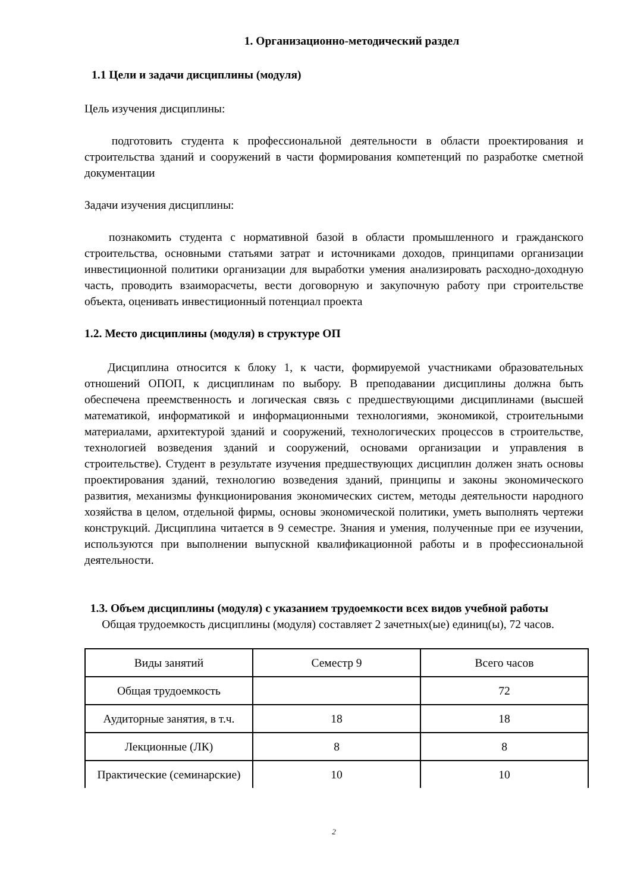1. Организационно-методический раздел
1.1 Цели и задачи дисциплины (модуля)
Цель изучения дисциплины:
подготовить студента к профессиональной деятельности в области проектирования и строительства зданий и сооружений в части формирования компетенций по разработке сметной документации
Задачи изучения дисциплины:
познакомить студента с нормативной базой в области промышленного и гражданского строительства, основными статьями затрат и источниками доходов, принципами организации инвестиционной политики организации для выработки умения анализировать расходно-доходную часть, проводить взаиморасчеты, вести договорную и закупочную работу при строительстве объекта, оценивать инвестиционный потенциал проекта
1.2. Место дисциплины (модуля) в структуре ОП
Дисциплина относится к блоку 1, к части, формируемой участниками образовательных отношений ОПОП, к дисциплинам по выбору. В преподавании дисциплины должна быть обеспечена преемственность и логическая связь с предшествующими дисциплинами (высшей математикой, информатикой и информационными технологиями, экономикой, строительными материалами, архитектурой зданий и сооружений, технологических процессов в строительстве, технологией возведения зданий и сооружений, основами организации и управления в строительстве). Студент в результате изучения предшествующих дисциплин должен знать основы проектирования зданий, технологию возведения зданий, принципы и законы экономического развития, механизмы функционирования экономических систем, методы деятельности народного хозяйства в целом, отдельной фирмы, основы экономической политики, уметь выполнять чертежи конструкций. Дисциплина читается в 9 семестре. Знания и умения, полученные при ее изучении, используются при выполнении выпускной квалификационной работы и в профессиональной деятельности.
1.3. Объем дисциплины (модуля) с указанием трудоемкости всех видов учебной работы
Общая трудоемкость дисциплины (модуля) составляет 2 зачетных(ые) единиц(ы), 72 часов.
| Виды занятий | Семестр 9 | Всего часов |
| Общая трудоемкость | | 72 |
| Аудиторные занятия, в т.ч. | 18 | 18 |
| Лекционные (ЛК) | 8 | 8 |
| Практические (семинарские) | 10 | 10 |
2